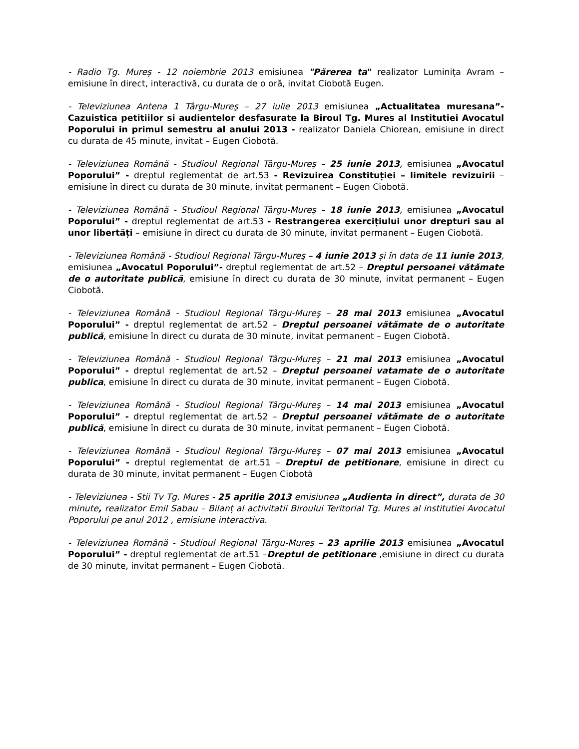- Radio Tg. Mureș - 12 noiembrie 2013 emisiunea "Părerea ta" realizator Luminița Avram – emisiune în direct, interactivă, cu durata de o oră, invitat Ciobotă Eugen.
- Televiziunea Antena 1 Târgu-Mureş – 27 iulie 2013 emisiunea „Actualitatea muresana”- Cazuistica petitiilor si audientelor desfasurate la Biroul Tg. Mures al Institutiei Avocatul Poporului in primul semestru al anului 2013 - realizator Daniela Chiorean, emisiune in direct cu durata de 45 minute, invitat – Eugen Ciobotă.
- Televiziunea Română - Studioul Regional Târgu-Mureş – 25 iunie 2013, emisiunea „Avocatul Poporului” - dreptul reglementat de art.53 - Revizuirea Constituției – limitele revizuirii – emisiune în direct cu durata de 30 minute, invitat permanent – Eugen Ciobotă.
- Televiziunea Română - Studioul Regional Târgu-Mureş – 18 iunie 2013, emisiunea „Avocatul Poporului” - dreptul reglementat de art.53 - Restrangerea exercițiului unor drepturi sau al unor libertăți – emisiune în direct cu durata de 30 minute, invitat permanent – Eugen Ciobotă.
- Televiziunea Română - Studioul Regional Târgu-Mureş – 4 iunie 2013 și în data de 11 iunie 2013, emisiunea „Avocatul Poporului”- dreptul reglementat de art.52 – Dreptul persoanei vătămate de o autoritate publică, emisiune în direct cu durata de 30 minute, invitat permanent – Eugen Ciobotă.
- Televiziunea Română - Studioul Regional Târgu-Mureş – 28 mai 2013 emisiunea „Avocatul Poporului” - dreptul reglementat de art.52 – Dreptul persoanei vătămate de o autoritate publică, emisiune în direct cu durata de 30 minute, invitat permanent – Eugen Ciobotă.
- Televiziunea Română - Studioul Regional Târgu-Mureş – 21 mai 2013 emisiunea „Avocatul Poporului” - dreptul reglementat de art.52 – Dreptul persoanei vatamate de o autoritate publica, emisiune în direct cu durata de 30 minute, invitat permanent – Eugen Ciobotă.
- Televiziunea Română - Studioul Regional Târgu-Mureş – 14 mai 2013 emisiunea „Avocatul Poporului” - dreptul reglementat de art.52 – Dreptul persoanei vătămate de o autoritate publică, emisiune în direct cu durata de 30 minute, invitat permanent – Eugen Ciobotă.
- Televiziunea Română - Studioul Regional Târgu-Mureş – 07 mai 2013 emisiunea „Avocatul Poporului” - dreptul reglementat de art.51 – Dreptul de petitionare, emisiune in direct cu durata de 30 minute, invitat permanent – Eugen Ciobotă
- Televiziunea - Stii Tv Tg. Mures - 25 aprilie 2013 emisiunea „Audienta in direct”, durata de 30 minute, realizator Emil Sabau – Bilanț al activitatii Biroului Teritorial Tg. Mures al institutiei Avocatul Poporului pe anul 2012 , emisiune interactiva.
- Televiziunea Română - Studioul Regional Târgu-Mureş – 23 aprilie 2013 emisiunea „Avocatul Poporului” - dreptul reglementat de art.51 –Dreptul de petitionare ,emisiune in direct cu durata de 30 minute, invitat permanent – Eugen Ciobotă.